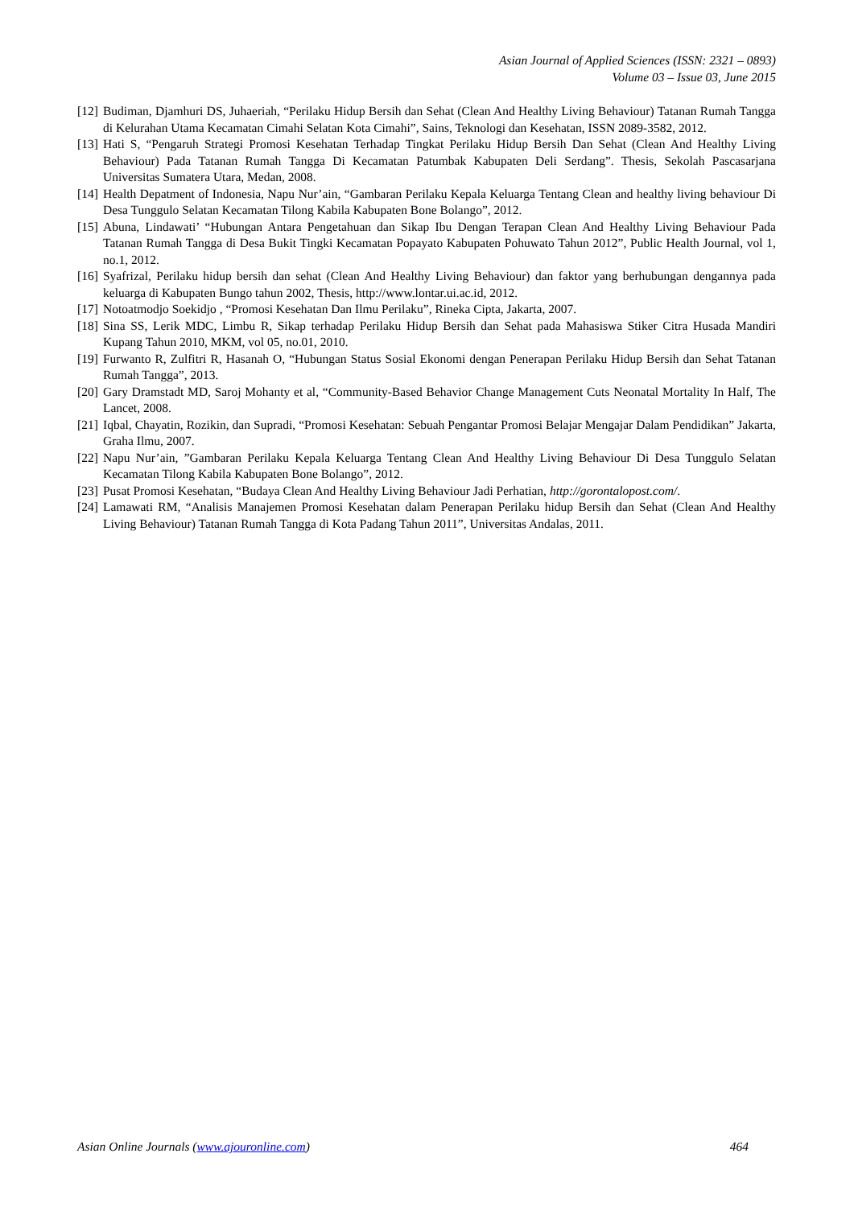Asian Journal of Applied Sciences (ISSN: 2321 – 0893)
Volume 03 – Issue 03, June 2015
[12] Budiman, Djamhuri DS, Juhaeriah, “Perilaku Hidup Bersih dan Sehat (Clean And Healthy Living Behaviour) Tatanan Rumah Tangga di Kelurahan Utama Kecamatan Cimahi Selatan Kota Cimahi”, Sains, Teknologi dan Kesehatan, ISSN 2089-3582, 2012.
[13] Hati S, “Pengaruh Strategi Promosi Kesehatan Terhadap Tingkat Perilaku Hidup Bersih Dan Sehat (Clean And Healthy Living Behaviour) Pada Tatanan Rumah Tangga Di Kecamatan Patumbak Kabupaten Deli Serdang”. Thesis, Sekolah Pascasarjana Universitas Sumatera Utara, Medan, 2008.
[14] Health Depatment of Indonesia, Napu Nur’ain, “Gambaran Perilaku Kepala Keluarga Tentang Clean and healthy living behaviour Di Desa Tunggulo Selatan Kecamatan Tilong Kabila Kabupaten Bone Bolango”, 2012.
[15] Abuna, Lindawati’ “Hubungan Antara Pengetahuan dan Sikap Ibu Dengan Terapan Clean And Healthy Living Behaviour Pada Tatanan Rumah Tangga di Desa Bukit Tingki Kecamatan Popayato Kabupaten Pohuwato Tahun 2012”, Public Health Journal, vol 1, no.1, 2012.
[16] Syafrizal, Perilaku hidup bersih dan sehat (Clean And Healthy Living Behaviour) dan faktor yang berhubungan dengannya pada keluarga di Kabupaten Bungo tahun 2002, Thesis, http://www.lontar.ui.ac.id, 2012.
[17] Notoatmodjo Soekidjo , “Promosi Kesehatan Dan Ilmu Perilaku”, Rineka Cipta, Jakarta, 2007.
[18] Sina SS, Lerik MDC, Limbu R, Sikap terhadap Perilaku Hidup Bersih dan Sehat pada Mahasiswa Stiker Citra Husada Mandiri Kupang Tahun 2010, MKM, vol 05, no.01, 2010.
[19] Furwanto R, Zulfitri R, Hasanah O, “Hubungan Status Sosial Ekonomi dengan Penerapan Perilaku Hidup Bersih dan Sehat Tatanan Rumah Tangga”, 2013.
[20] Gary Dramstadt MD, Saroj Mohanty et al, “Community-Based Behavior Change Management Cuts Neonatal Mortality In Half, The Lancet, 2008.
[21] Iqbal, Chayatin, Rozikin, dan Supradi, “Promosi Kesehatan: Sebuah Pengantar Promosi Belajar Mengajar Dalam Pendidikan” Jakarta, Graha Ilmu, 2007.
[22] Napu Nur’ain, ”Gambaran Perilaku Kepala Keluarga Tentang Clean And Healthy Living Behaviour Di Desa Tunggulo Selatan Kecamatan Tilong Kabila Kabupaten Bone Bolango”, 2012.
[23] Pusat Promosi Kesehatan, “Budaya Clean And Healthy Living Behaviour Jadi Perhatian, http://gorontalopost.com/.
[24] Lamawati RM, “Analisis Manajemen Promosi Kesehatan dalam Penerapan Perilaku hidup Bersih dan Sehat (Clean And Healthy Living Behaviour) Tatanan Rumah Tangga di Kota Padang Tahun 2011”, Universitas Andalas, 2011.
Asian Online Journals (www.ajouronline.com) 464